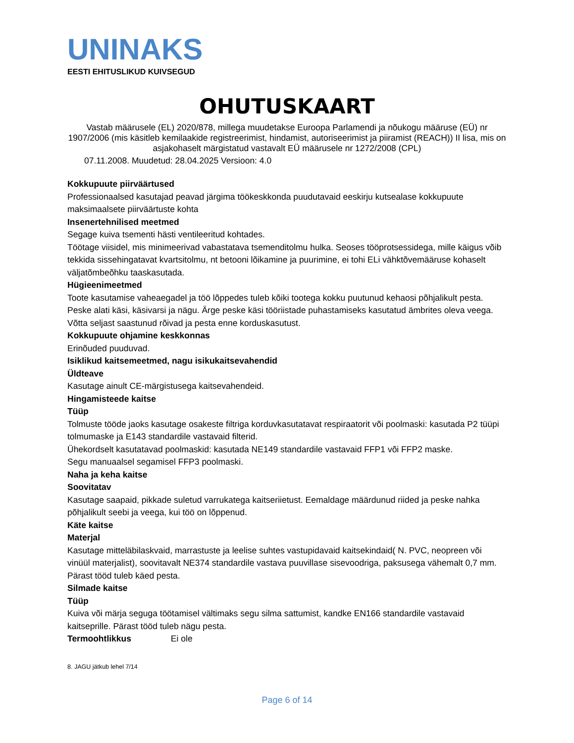UNINAKS
EESTI EHITUSLIKUD KUIVSEGUD
OHUTUSKAART
Vastab määrusele (EL) 2020/878, millega muudetakse Euroopa Parlamendi ja nõukogu määruse (EÜ) nr 1907/2006 (mis käsitleb kemilaakide registreerimist, hindamist, autoriseerimist ja piiramist (REACH)) II lisa, mis on asjakohaselt märgistatud vastavalt EÜ määrusele nr 1272/2008 (CPL)
07.11.2008. Muudetud: 28.04.2025 Versioon: 4.0
Kokkupuute piirväärtused
Professionaalsed kasutajad peavad järgima töökeskkonda puudutavaid eeskirju kutsealase kokkupuute maksimaalsete piirväärtuste kohta
Insenertehnilised meetmed
Segage kuiva tsementi hästi ventileeritud kohtades.
Töötage viisidel, mis minimeerivad vabastatava tsemenditolmu hulka. Seoses tööprotsessidega, mille käigus võib tekkida sissehingatavat kvartsitolmu, nt betooni lõikamine ja puurimine, ei tohi ELi vähktõvemääruse kohaselt väljatõmbeõhku taaskasutada.
Hügieenimeetmed
Toote kasutamise vaheaegadel ja töö lõppedes tuleb kõiki tootega kokku puutunud kehaosi põhjalikult pesta. Peske alati käsi, käsivarsi ja nägu. Ärge peske käsi tööriistade puhastamiseks kasutatud ämbrites oleva veega. Võtta seljast saastunud rõivad ja pesta enne korduskasutust.
Kokkupuute ohjamine keskkonnas
Erinõuded puuduvad.
Isiklikud kaitsemeetmed, nagu isikukaitsevahendid
Üldteave
Kasutage ainult CE-märgistusega kaitsevahendeid.
Hingamisteede kaitse
Tüüp
Tolmuste tööde jaoks kasutage osakeste filtriga korduvkasutatavat respiraatorit või poolmaski: kasutada P2 tüüpi tolmumaske ja E143 standardile vastavaid filterid.
Ühekordselt kasutatavad poolmaskid: kasutada NE149 standardile vastavaid FFP1 või FFP2 maske.
Segu manuaalsel segamisel FFP3 poolmaski.
Naha ja keha kaitse
Soovitatav
Kasutage saapaid, pikkade suletud varrukatega kaitseriietust. Eemaldage määrdunud riided ja peske nahka põhjalikult seebi ja veega, kui töö on lõppenud.
Käte kaitse
Materjal
Kasutage mitteläbilaskvaid, marrastuste ja leelise suhtes vastupidavaid kaitsekindaid( N. PVC, neopreen või vinüül materjalist), soovitavalt NE374 standardile vastava puuvillase sisevoodriga, paksusega vähemalt 0,7 mm. Pärast tööd tuleb käed pesta.
Silmade kaitse
Tüüp
Kuiva või märja seguga töötamisel vältimaks segu silma sattumist, kandke EN166 standardile vastavaid kaitseprille. Pärast tööd tuleb nägu pesta.
Termoohtlikkus Ei ole
8. JAGU jätkub lehel 7/14
Page 6 of 14